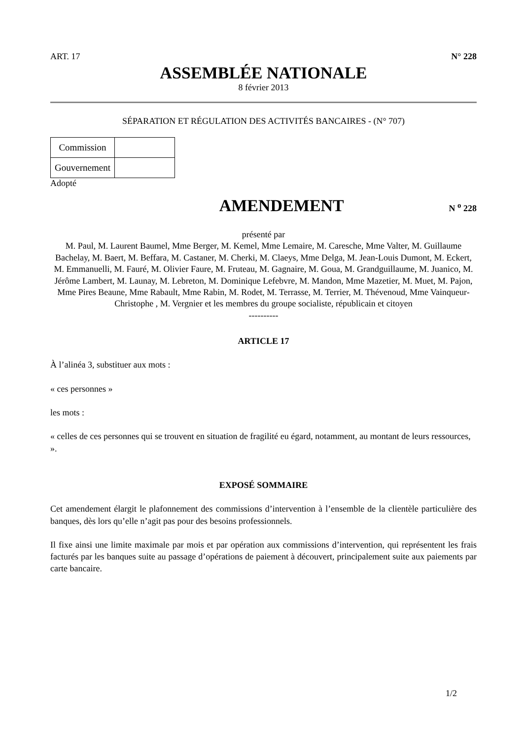ART. 17 N° 228
ASSEMBLÉE NATIONALE
8 février 2013
SÉPARATION ET RÉGULATION DES ACTIVITÉS BANCAIRES - (N° 707)
| Commission | |
| Gouvernement | |
Adopté
AMENDEMENT
N <sup>o</sup> 228
présenté par
M. Paul, M. Laurent Baumel, Mme Berger, M. Kemel, Mme Lemaire, M. Caresche, Mme Valter, M. Guillaume Bachelay, M. Baert, M. Beffara, M. Castaner, M. Cherki, M. Claeys, Mme Delga, M. Jean-Louis Dumont, M. Eckert, M. Emmanuelli, M. Fauré, M. Olivier Faure, M. Fruteau, M. Gagnaire, M. Goua, M. Grandguillaume, M. Juanico, M. Jérôme Lambert, M. Launay, M. Lebreton, M. Dominique Lefebvre, M. Mandon, Mme Mazetier, M. Muet, M. Pajon, Mme Pires Beaune, Mme Rabault, Mme Rabin, M. Rodet, M. Terrasse, M. Terrier, M. Thévenoud, Mme Vainqueur-Christophe , M. Vergnier et les membres du groupe socialiste, républicain et citoyen
----------
ARTICLE 17
À l’alinéa 3, substituer aux mots :
« ces personnes »
les mots :
« celles de ces personnes qui se trouvent en situation de fragilité eu égard, notamment, au montant de leurs ressources, ».
EXPOSÉ SOMMAIRE
Cet amendement élargit le plafonnement des commissions d’intervention à l’ensemble de la clientèle particulière des banques, dès lors qu’elle n’agit pas pour des besoins professionnels.
Il fixe ainsi une limite maximale par mois et par opération aux commissions d’intervention, qui représentent les frais facturés par les banques suite au passage d’opérations de paiement à découvert, principalement suite aux paiements par carte bancaire.
1/2